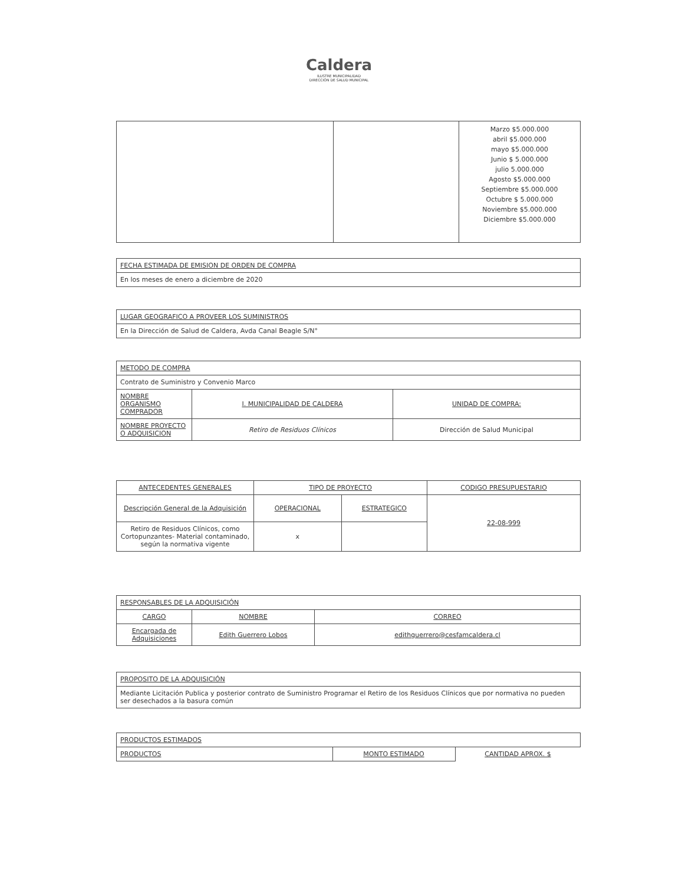Caldera
ILUSTRE MUNICIPALIDAD
DIRECCIÓN DE SALUD MUNICIPAL
| | | Marzo $5.000.000 abril $5.000.000 mayo $5.000.000 Junio $ 5.000.000 julio 5.000.000 Agosto $5.000.000 Septiembre $5.000.000 Octubre $ 5.000.000 Noviembre $5.000.000 Diciembre $5.000.000 |
| FECHA ESTIMADA DE EMISION DE ORDEN DE COMPRA |
| En los meses de enero a diciembre de 2020 |
| LUGAR GEOGRAFICO A PROVEER LOS SUMINISTROS |
| En la Dirección de Salud de Caldera, Avda Canal Beagle S/N° |
| METODO DE COMPRA | | |
| Contrato de Suministro y Convenio Marco | | |
| NOMBRE ORGANISMO COMPRADOR | I. MUNICIPALIDAD DE CALDERA | UNIDAD DE COMPRA: |
| NOMBRE PROYECTO O ADQUISICION | Retiro de Residuos Clínicos | Dirección de Salud Municipal |
| ANTECEDENTES GENERALES | TIPO DE PROYECTO | | CODIGO PRESUPUESTARIO |
| Descripción General de la Adquisición | OPERACIONAL | ESTRATEGICO | 22-08-999 |
| Retiro de Residuos Clínicos, como Cortopunzantes- Material contaminado, según la normativa vigente | x | | |
| RESPONSABLES DE LA ADQUISICIÓN | | |
| CARGO | NOMBRE | CORREO |
| Encargada de Adquisiciones | Edith Guerrero Lobos | edithguerrero@cesfamcaldera.cl |
| PROPOSITO DE LA ADQUISICIÓN |
| Mediante Licitación Publica y posterior contrato de Suministro Programar el Retiro de los Residuos Clínicos que por normativa no pueden ser desechados a la basura común |
| PRODUCTOS ESTIMADOS | | |
| PRODUCTOS | MONTO ESTIMADO | CANTIDAD APROX. $ |